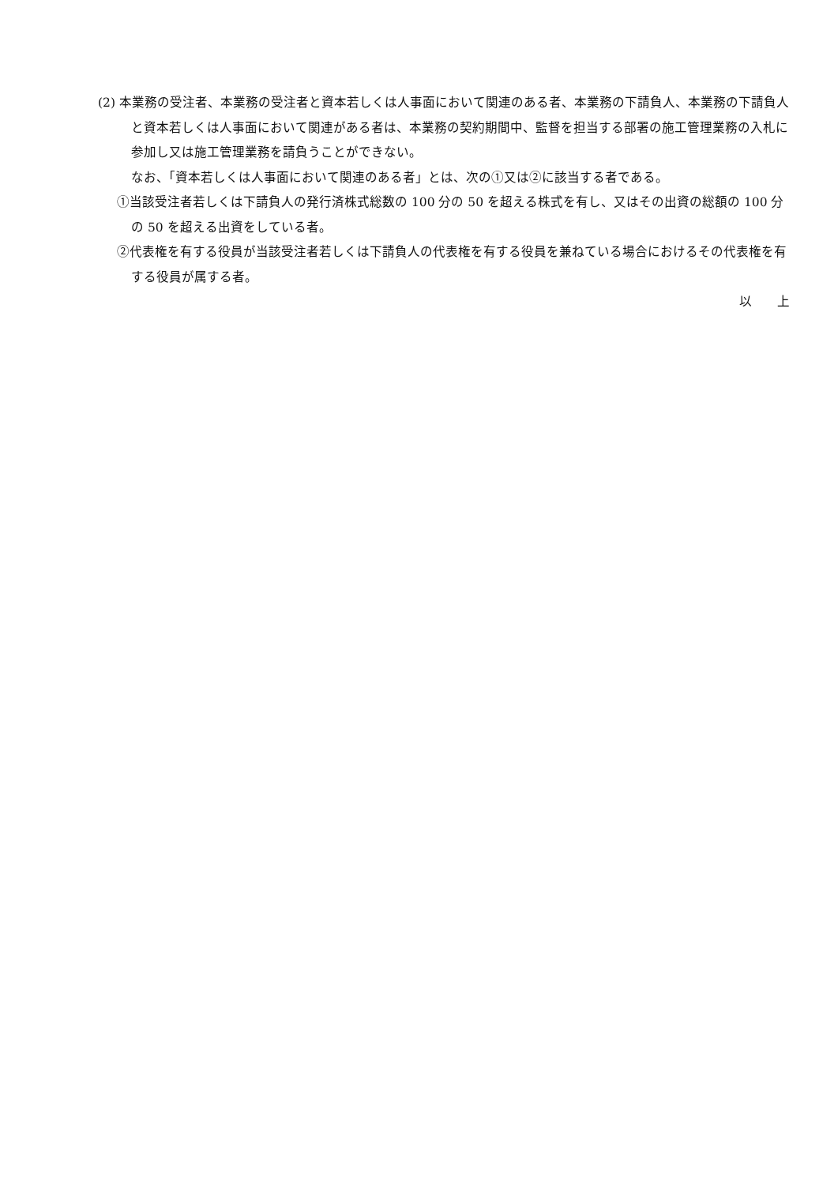(2) 本業務の受注者、本業務の受注者と資本若しくは人事面において関連のある者、本業務の下請負人、本業務の下請負人と資本若しくは人事面において関連がある者は、本業務の契約期間中、監督を担当する部署の施工管理業務の入札に参加し又は施工管理業務を請負うことができない。
なお、「資本若しくは人事面において関連のある者」とは、次の①又は②に該当する者である。
①当該受注者若しくは下請負人の発行済株式総数の 100 分の 50 を超える株式を有し、又はその出資の総額の 100 分の 50 を超える出資をしている者。
②代表権を有する役員が当該受注者若しくは下請負人の代表権を有する役員を兼ねている場合におけるその代表権を有する役員が属する者。
以　　上